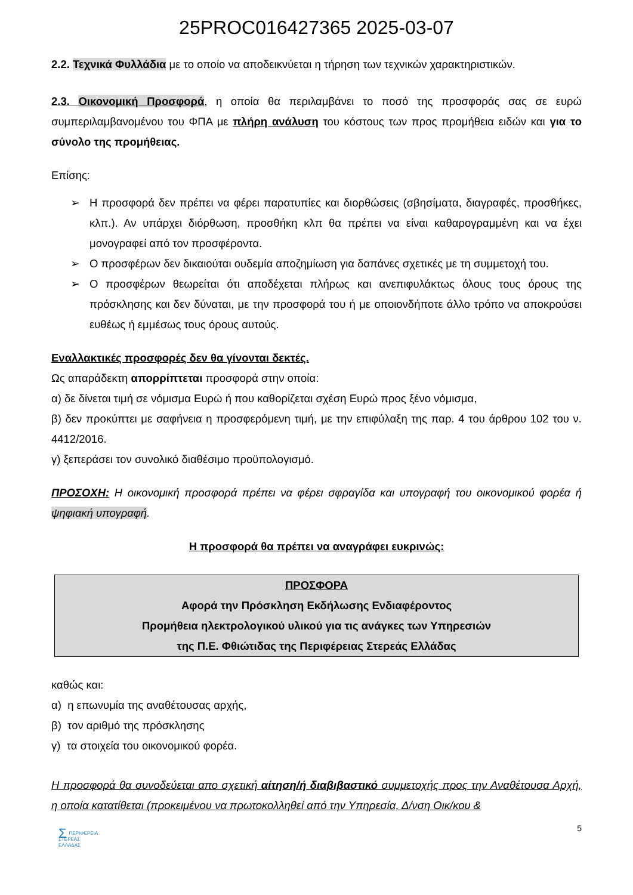25PROC016427365 2025-03-07
2.2. Τεχνικά Φυλλάδια με το οποίο να αποδεικνύεται η τήρηση των τεχνικών χαρακτηριστικών.
2.3. Οικονομική Προσφορά, η οποία θα περιλαμβάνει το ποσό της προσφοράς σας σε ευρώ συμπεριλαμβανομένου του ΦΠΑ με πλήρη ανάλυση του κόστους των προς προμήθεια ειδών και για το σύνολο της προμήθειας.
Επίσης:
➢ Η προσφορά δεν πρέπει να φέρει παρατυπίες και διορθώσεις (σβησίματα, διαγραφές, προσθήκες, κλπ.). Αν υπάρχει διόρθωση, προσθήκη κλπ θα πρέπει να είναι καθαρογραμμένη και να έχει μονογραφεί από τον προσφέροντα.
➢ Ο προσφέρων δεν δικαιούται ουδεμία αποζημίωση για δαπάνες σχετικές με τη συμμετοχή του.
➢ Ο προσφέρων θεωρείται ότι αποδέχεται πλήρως και ανεπιφυλάκτως όλους τους όρους της πρόσκλησης και δεν δύναται, με την προσφορά του ή με οποιονδήποτε άλλο τρόπο να αποκρούσει ευθέως ή εμμέσως τους όρους αυτούς.
Εναλλακτικές προσφορές δεν θα γίνονται δεκτές.
Ως απαράδεκτη απορρίπτεται προσφορά στην οποία:
α) δε δίνεται τιμή σε νόμισμα Ευρώ ή που καθορίζεται σχέση Ευρώ προς ξένο νόμισμα,
β) δεν προκύπτει με σαφήνεια η προσφερόμενη τιμή, με την επιφύλαξη της παρ. 4 του άρθρου 102 του ν. 4412/2016.
γ) ξεπεράσει τον συνολικό διαθέσιμο προϋπολογισμό.
ΠΡΟΣΟΧΗ: Η οικονομική προσφορά πρέπει να φέρει σφραγίδα και υπογραφή του οικονομικού φορέα ή ψηφιακή υπογραφή.
Η προσφορά θα πρέπει να αναγράφει ευκρινώς:
ΠΡΟΣΦΟΡΑ
Αφορά την Πρόσκληση Εκδήλωσης Ενδιαφέροντος
Προμήθεια ηλεκτρολογικού υλικού για τις ανάγκες των Υπηρεσιών
της Π.Ε. Φθιώτιδας της Περιφέρειας Στερεάς Ελλάδας
καθώς και:
α) η επωνυμία της αναθέτουσας αρχής,
β) τον αριθμό της πρόσκλησης
γ) τα στοιχεία του οικονομικού φορέα.
Η προσφορά θα συνοδεύεται απο σχετική αίτηση/ή διαβιβαστικό συμμετοχής προς την Αναθέτουσα Αρχή, η οποία κατατίθεται (προκειμένου να πρωτοκολληθεί από την Υπηρεσία, Δ/νση Οικ/κου &
ΣΠΕΡΙΦΕΡΕΙΑ
ΣΤΕΡΕΑΣ
ΕΛΛΑΔΑΣ
5